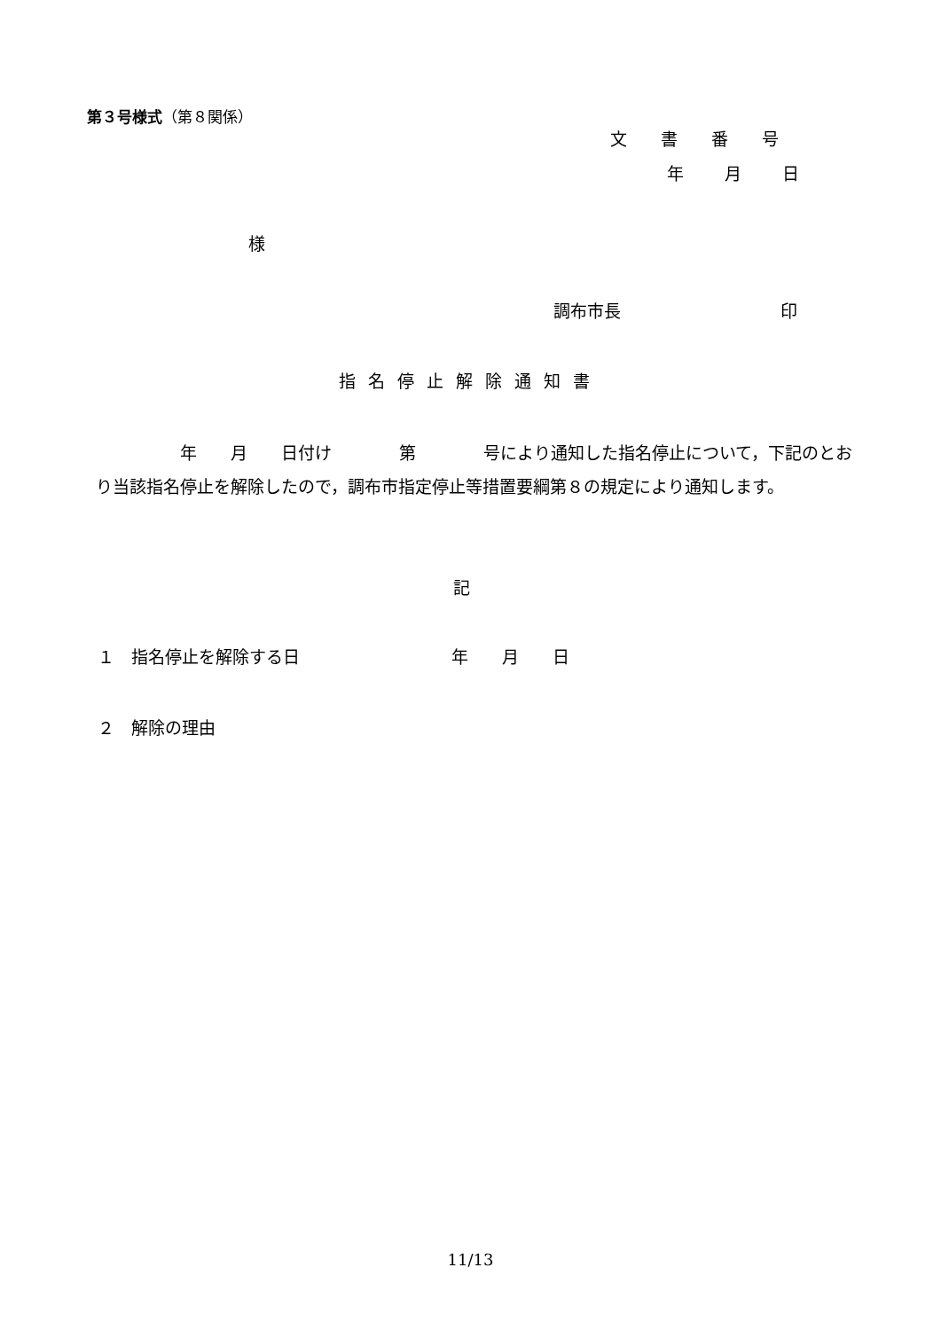第３号様式（第８関係）
文書番号
年月日
様
調布市長 印
指名停止解除通知書
　　　　　年　　月　　日付け　　　　第　　　　号により通知した指名停止について，下記のとおり当該指名停止を解除したので，調布市指定停止等措置要綱第８の規定により通知します。
記
１　指名停止を解除する日　　　　　　　　　年　　月　　日
２　解除の理由
11/13